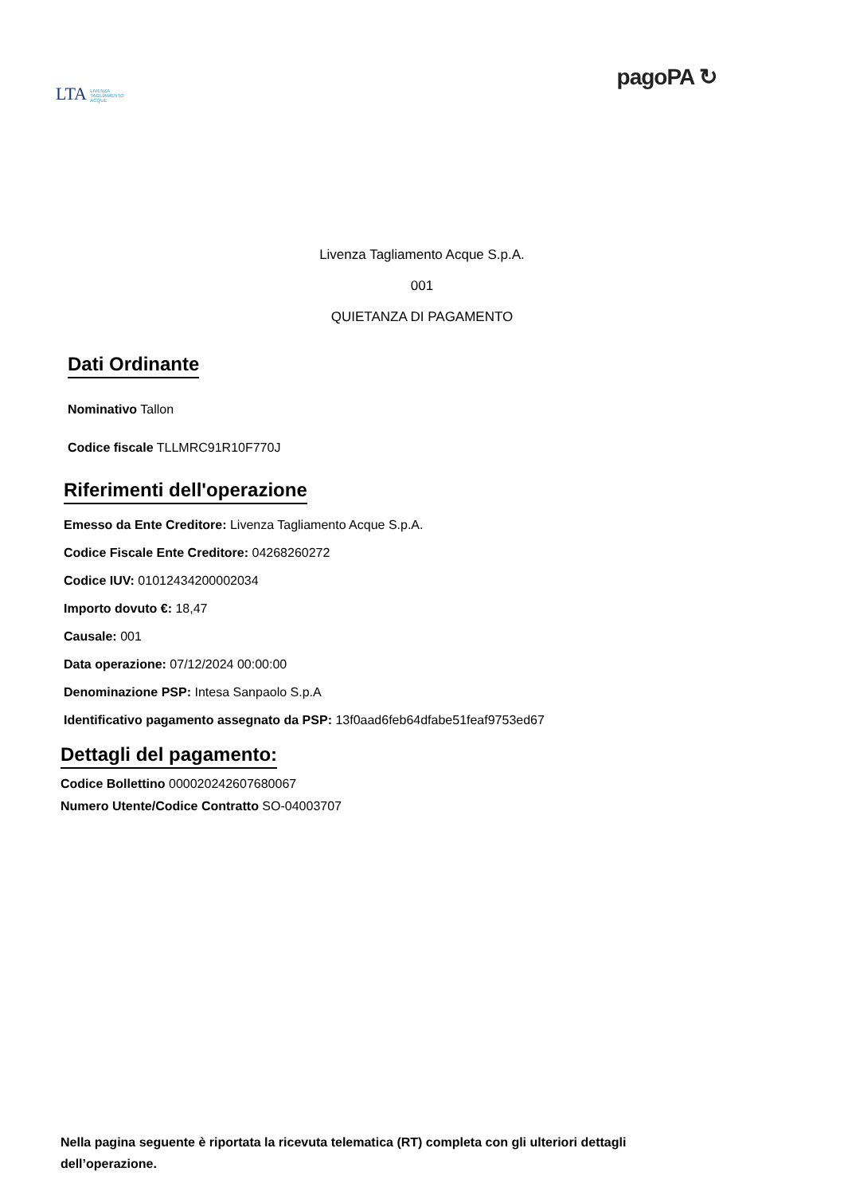LTA LIVENZA
TAGLIAMENTO
ACQUE
pagoPA ↻
Livenza Tagliamento Acque S.p.A.
001
QUIETANZA DI PAGAMENTO
Dati Ordinante
Nominativo Tallon
Codice fiscale TLLMRC91R10F770J
Riferimenti dell'operazione
Emesso da Ente Creditore: Livenza Tagliamento Acque S.p.A.
Codice Fiscale Ente Creditore: 04268260272
Codice IUV: 01012434200002034
Importo dovuto €: 18,47
Causale: 001
Data operazione: 07/12/2024 00:00:00
Denominazione PSP: Intesa Sanpaolo S.p.A
Identificativo pagamento assegnato da PSP: 13f0aad6feb64dfabe51feaf9753ed67
Dettagli del pagamento:
Codice Bollettino 000020242607680067
Numero Utente/Codice Contratto SO-04003707
Nella pagina seguente è riportata la ricevuta telematica (RT) completa con gli ulteriori dettagli dell’operazione.